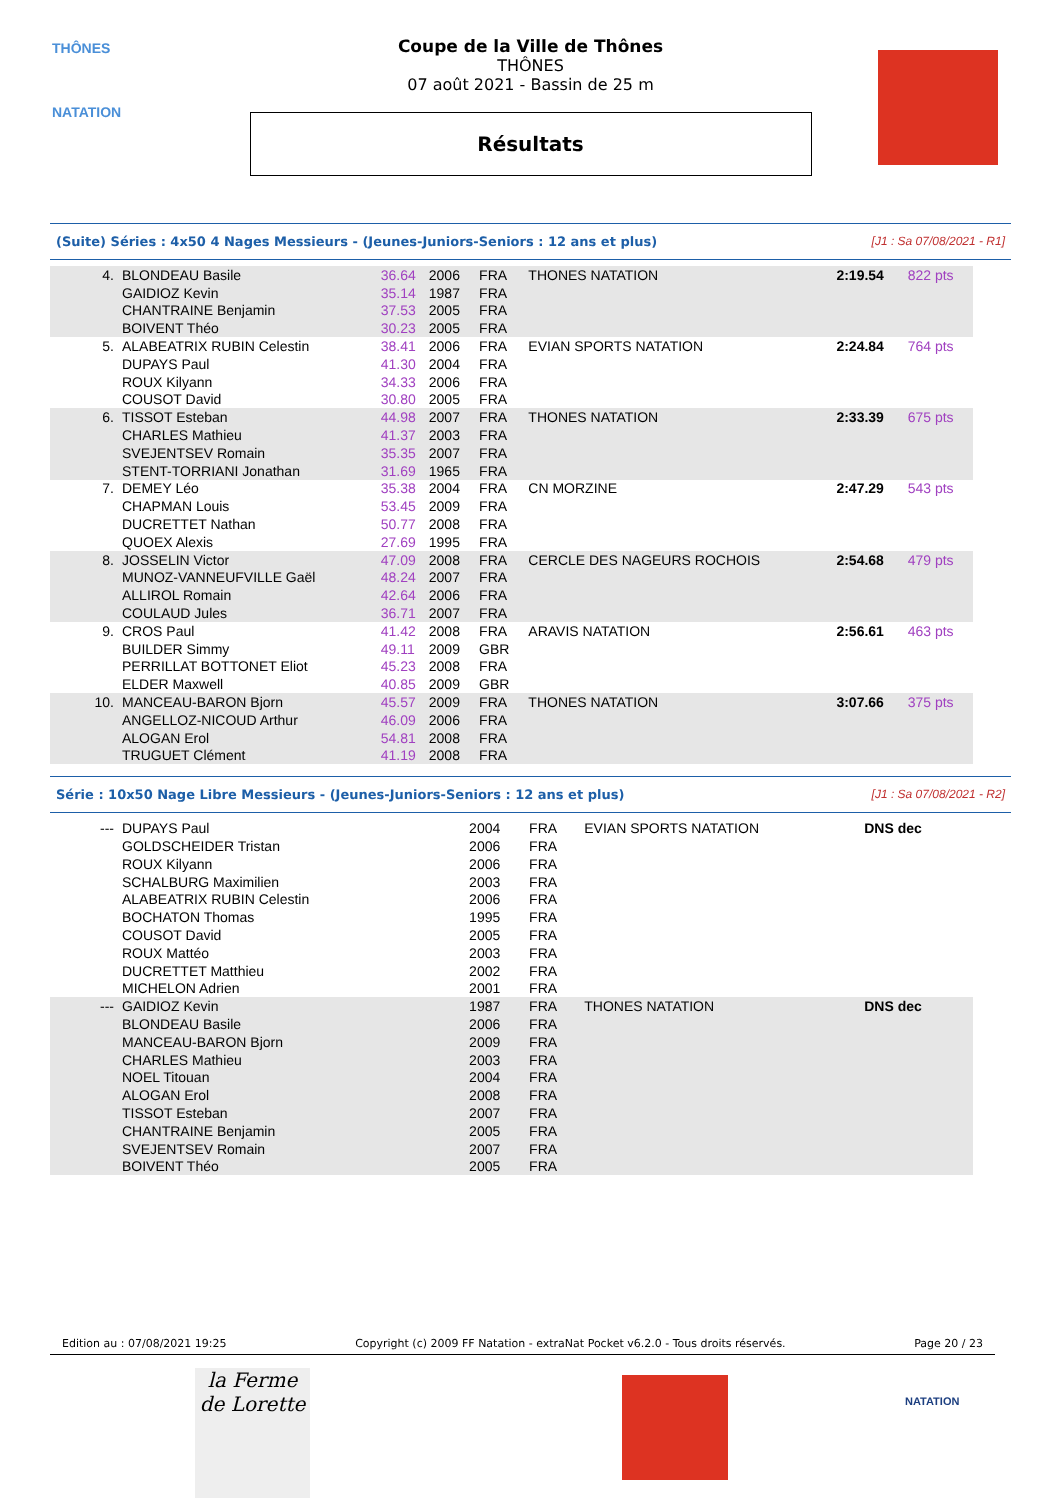THÔNES
NATATION
Coupe de la Ville de Thônes
THÔNES
07 août 2021 - Bassin de 25 m
Résultats
(Suite) Séries : 4x50 4 Nages Messieurs - (Jeunes-Juniors-Seniors : 12 ans et plus) [J1 : Sa 07/08/2021 - R1]
| 4. | BLONDEAU Basile | 36.64 | 2006 | FRA | THONES NATATION | 2:19.54 | 822 pts |
| | GAIDIOZ Kevin | 35.14 | 1987 | FRA | | | |
| | CHANTRAINE Benjamin | 37.53 | 2005 | FRA | | | |
| | BOIVENT Théo | 30.23 | 2005 | FRA | | | |
| 5. | ALABEATRIX RUBIN Celestin | 38.41 | 2006 | FRA | EVIAN SPORTS NATATION | 2:24.84 | 764 pts |
| | DUPAYS Paul | 41.30 | 2004 | FRA | | | |
| | ROUX Kilyann | 34.33 | 2006 | FRA | | | |
| | COUSOT David | 30.80 | 2005 | FRA | | | |
| 6. | TISSOT Esteban | 44.98 | 2007 | FRA | THONES NATATION | 2:33.39 | 675 pts |
| | CHARLES Mathieu | 41.37 | 2003 | FRA | | | |
| | SVEJENTSEV Romain | 35.35 | 2007 | FRA | | | |
| | STENT-TORRIANI Jonathan | 31.69 | 1965 | FRA | | | |
| 7. | DEMEY Léo | 35.38 | 2004 | FRA | CN MORZINE | 2:47.29 | 543 pts |
| | CHAPMAN Louis | 53.45 | 2009 | FRA | | | |
| | DUCRETTET Nathan | 50.77 | 2008 | FRA | | | |
| | QUOEX Alexis | 27.69 | 1995 | FRA | | | |
| 8. | JOSSELIN Victor | 47.09 | 2008 | FRA | CERCLE DES NAGEURS ROCHOIS | 2:54.68 | 479 pts |
| | MUNOZ-VANNEUFVILLE Gaël | 48.24 | 2007 | FRA | | | |
| | ALLIROL Romain | 42.64 | 2006 | FRA | | | |
| | COULAUD Jules | 36.71 | 2007 | FRA | | | |
| 9. | CROS Paul | 41.42 | 2008 | FRA | ARAVIS NATATION | 2:56.61 | 463 pts |
| | BUILDER Simmy | 49.11 | 2009 | GBR | | | |
| | PERRILLAT BOTTONET Eliot | 45.23 | 2008 | FRA | | | |
| | ELDER Maxwell | 40.85 | 2009 | GBR | | | |
| 10. | MANCEAU-BARON Bjorn | 45.57 | 2009 | FRA | THONES NATATION | 3:07.66 | 375 pts |
| | ANGELLOZ-NICOUD Arthur | 46.09 | 2006 | FRA | | | |
| | ALOGAN Erol | 54.81 | 2008 | FRA | | | |
| | TRUGUET Clément | 41.19 | 2008 | FRA | | | |
Série : 10x50 Nage Libre Messieurs - (Jeunes-Juniors-Seniors : 12 ans et plus) [J1 : Sa 07/08/2021 - R2]
| --- | DUPAYS Paul | | 2004 | FRA | EVIAN SPORTS NATATION | DNS dec | |
| | GOLDSCHEIDER Tristan | | 2006 | FRA | | | |
| | ROUX Kilyann | | 2006 | FRA | | | |
| | SCHALBURG Maximilien | | 2003 | FRA | | | |
| | ALABEATRIX RUBIN Celestin | | 2006 | FRA | | | |
| | BOCHATON Thomas | | 1995 | FRA | | | |
| | COUSOT David | | 2005 | FRA | | | |
| | ROUX Mattéo | | 2003 | FRA | | | |
| | DUCRETTET Matthieu | | 2002 | FRA | | | |
| | MICHELON Adrien | | 2001 | FRA | | | |
| --- | GAIDIOZ Kevin | | 1987 | FRA | THONES NATATION | DNS dec | |
| | BLONDEAU Basile | | 2006 | FRA | | | |
| | MANCEAU-BARON Bjorn | | 2009 | FRA | | | |
| | CHARLES Mathieu | | 2003 | FRA | | | |
| | NOEL Titouan | | 2004 | FRA | | | |
| | ALOGAN Erol | | 2008 | FRA | | | |
| | TISSOT Esteban | | 2007 | FRA | | | |
| | CHANTRAINE Benjamin | | 2005 | FRA | | | |
| | SVEJENTSEV Romain | | 2007 | FRA | | | |
| | BOIVENT Théo | | 2005 | FRA | | | |
Edition au : 07/08/2021 19:25 Copyright (c) 2009 FF Natation - extraNat Pocket v6.2.0 - Tous droits réservés. Page 20 / 23
la Ferme de Lorette
NATATION